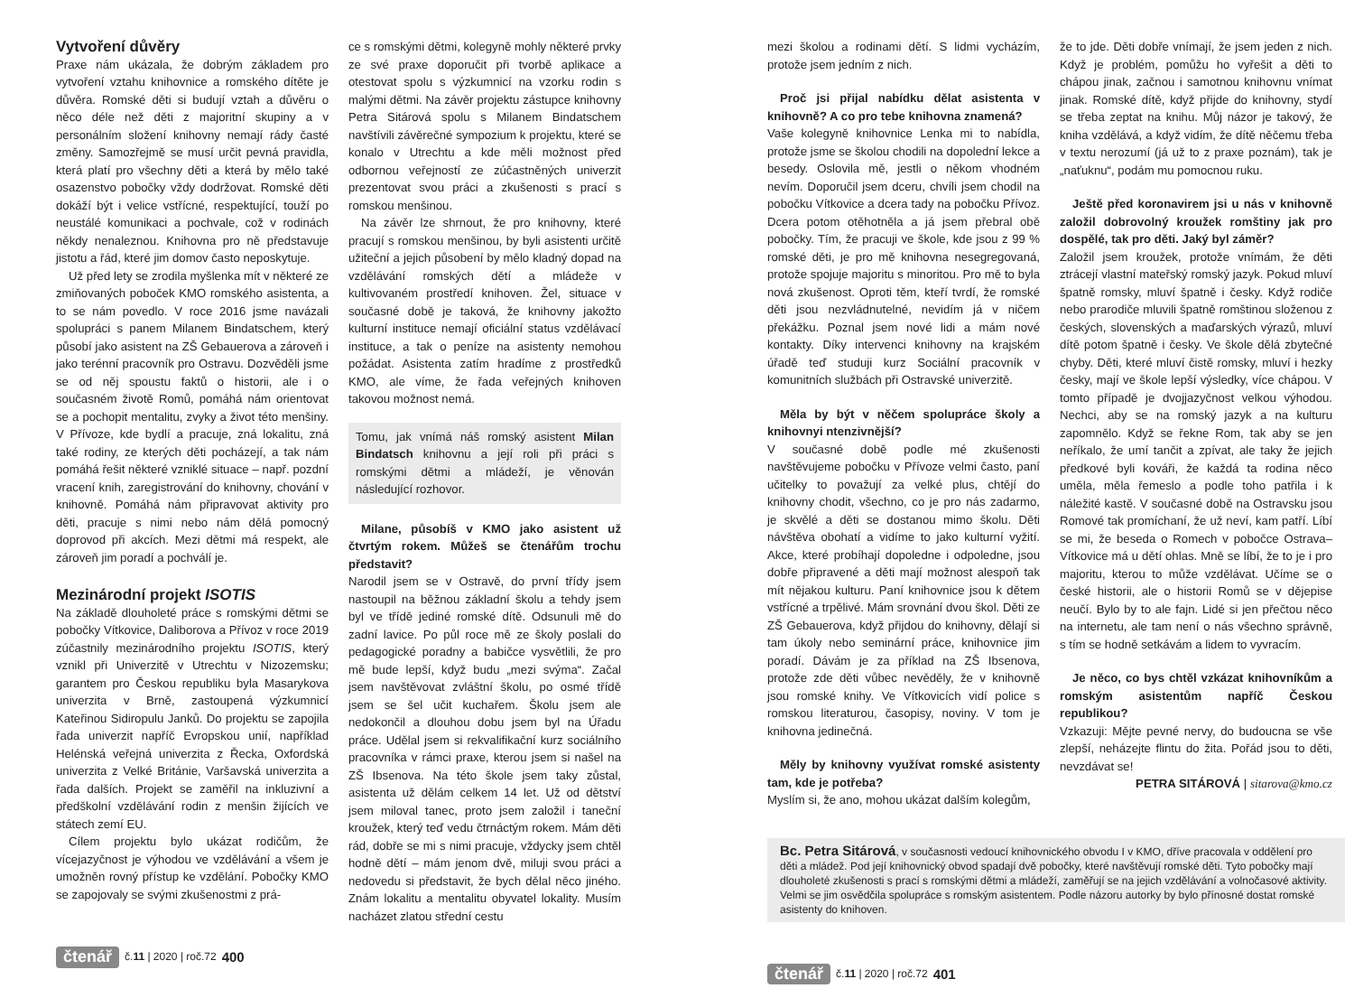Vytvoření důvěry
Praxe nám ukázala, že dobrým základem pro vytvoření vztahu knihovnice a romského dítěte je důvěra. Romské děti si budují vztah a důvěru o něco déle než děti z majoritní skupiny a v personálním složení knihovny nemají rády časté změny. Samozřejmě se musí určit pevná pravidla, která platí pro všechny děti a která by mělo také osazenstvo pobočky vždy dodržovat. Romské děti dokáží být i velice vstřícné, respektující, touží po neustálé komunikaci a pochvale, což v rodinách někdy nenaleznou. Knihovna pro ně představuje jistotu a řád, které jim domov často neposkytuje.
Už před lety se zrodila myšlenka mít v některé ze zmiňovaných poboček KMO romského asistenta, a to se nám povedlo. V roce 2016 jsme navázali spolupráci s panem Milanem Bindatschem, který působí jako asistent na ZŠ Gebauerova a zároveň i jako terénní pracovník pro Ostravu. Dozvěděli jsme se od něj spoustu faktů o historii, ale i o současném životě Romů, pomáhá nám orientovat se a pochopit mentalitu, zvyky a život této menšiny. V Přívoze, kde bydlí a pracuje, zná lokalitu, zná také rodiny, ze kterých děti pocházejí, a tak nám pomáhá řešit některé vzniklé situace – např. pozdní vracení knih, zaregistrování do knihovny, chování v knihovně. Pomáhá nám připravovat aktivity pro děti, pracuje s nimi nebo nám dělá pomocný doprovod při akcích. Mezi dětmi má respekt, ale zároveň jim poradí a pochválí je.
Mezinárodní projekt ISOTIS
Na základě dlouholeté práce s romskými dětmi se pobočky Vítkovice, Daliborova a Přívoz v roce 2019 zúčastnily mezinárodního projektu ISOTIS, který vznikl při Univerzitě v Utrechtu v Nizozemsku; garantem pro Českou republiku byla Masarykova univerzita v Brně, zastoupená výzkumnicí Kateřinou Sidiropulu Janků. Do projektu se zapojila řada univerzit napříč Evropskou unií, například Helénská veřejná univerzita z Řecka, Oxfordská univerzita z Velké Británie, Varšavská univerzita a řada dalších. Projekt se zaměřil na inkluzivní a předškolní vzdělávání rodin z menšin žijících ve státech zemí EU.
Cílem projektu bylo ukázat rodičům, že vícejazyčnost je výhodou ve vzdělávání a všem je umožněn rovný přístup ke vzdělání. Pobočky KMO se zapojovaly se svými zkušenostmi z prá-
ce s romskými dětmi, kolegyně mohly některé prvky ze své praxe doporučit při tvorbě aplikace a otestovat spolu s výzkumnicí na vzorku rodin s malými dětmi. Na závěr projektu zástupce knihovny Petra Sitárová spolu s Milanem Bindatschem navštívili závěrečné sympozium k projektu, které se konalo v Utrechtu a kde měli možnost před odbornou veřejností ze zúčastněných univerzit prezentovat svou práci a zkušenosti s prací s romskou menšinou.
Na závěr lze shrnout, že pro knihovny, které pracují s romskou menšinou, by byli asistenti určitě užiteční a jejich působení by mělo kladný dopad na vzdělávání romských dětí a mládeže v kultivovaném prostředí knihoven. Žel, situace v současné době je taková, že knihovny jakožto kulturní instituce nemají oficiální status vzdělávací instituce, a tak o peníze na asistenty nemohou požádat. Asistenta zatím hradíme z prostředků KMO, ale víme, že řada veřejných knihoven takovou možnost nemá.
Tomu, jak vnímá náš romský asistent Milan Bindatsch knihovnu a její roli při práci s romskými dětmi a mládeží, je věnován následující rozhovor.
Milane, působíš v KMO jako asistent už čtvrtým rokem. Můžeš se čtenářům trochu představit?
Narodil jsem se v Ostravě, do první třídy jsem nastoupil na běžnou základní školu a tehdy jsem byl ve třídě jediné romské dítě. Odsunuli mě do zadní lavice. Po půl roce mě ze školy poslali do pedagogické poradny a babičce vysvětlili, že pro mě bude lepší, když budu „mezi svýma“. Začal jsem navštěvovat zvláštní školu, po osmé třídě jsem se šel učit kuchařem. Školu jsem ale nedokončil a dlouhou dobu jsem byl na Úřadu práce. Udělal jsem si rekvalifikační kurz sociálního pracovníka v rámci praxe, kterou jsem si našel na ZŠ Ibsenova. Na této škole jsem taky zůstal, asistenta už dělám celkem 14 let. Už od dětství jsem miloval tanec, proto jsem založil i taneční kroužek, který teď vedu čtrnáctým rokem. Mám děti rád, dobře se mi s nimi pracuje, vždycky jsem chtěl hodně dětí – mám jenom dvě, miluji svou práci a nedovedu si představit, že bych dělal něco jiného. Znám lokalitu a mentalitu obyvatel lokality. Musím nacházet zlatou střední cestu
čtenář č.11 | 2020 | roč.72 400
mezi školou a rodinami dětí. S lidmi vycházím, protože jsem jedním z nich.
Proč jsi přijal nabídku dělat asistenta v knihovně? A co pro tebe knihovna znamená?
Vaše kolegyně knihovnice Lenka mi to nabídla, protože jsme se školou chodili na dopolední lekce a besedy. Oslovila mě, jestli o někom vhodném nevím. Doporučil jsem dceru, chvíli jsem chodil na pobočku Vítkovice a dcera tady na pobočku Přívoz. Dcera potom otěhotněla a já jsem přebral obě pobočky. Tím, že pracuji ve škole, kde jsou z 99 % romské děti, je pro mě knihovna nesegregovaná, protože spojuje majoritu s minoritou. Pro mě to byla nová zkušenost. Oproti těm, kteří tvrdí, že romské děti jsou nezvládnutelné, nevidím já v ničem překážku. Poznal jsem nové lidi a mám nové kontakty. Díky intervenci knihovny na krajském úřadě teď studuji kurz Sociální pracovník v komunitních službách při Ostravské univerzitě.
Měla by být v něčem spolupráce školy a knihovnyi ntenzivnější?
V současné době podle mé zkušenosti navštěvujeme pobočku v Přívoze velmi často, paní učitelky to považují za velké plus, chtějí do knihovny chodit, všechno, co je pro nás zadarmo, je skvělé a děti se dostanou mimo školu. Děti návštěva obohatí a vidíme to jako kulturní vyžití. Akce, které probíhají dopoledne i odpoledne, jsou dobře připravené a děti mají možnost alespoň tak mít nějakou kulturu. Paní knihovnice jsou k dětem vstřícné a trpělivé. Mám srovnání dvou škol. Děti ze ZŠ Gebauerova, když přijdou do knihovny, dělají si tam úkoly nebo seminární práce, knihovnice jim poradí. Dávám je za příklad na ZŠ Ibsenova, protože zde děti vůbec nevěděly, že v knihovně jsou romské knihy. Ve Vítkovicích vidí police s romskou literaturou, časopisy, noviny. V tom je knihovna jedinečná.
Měly by knihovny využívat romské asistenty tam, kde je potřeba?
Myslím si, že ano, mohou ukázat dalším kolegům,
že to jde. Děti dobře vnímají, že jsem jeden z nich. Když je problém, pomůžu ho vyřešit a děti to chápou jinak, začnou i samotnou knihovnu vnímat jinak. Romské dítě, když přijde do knihovny, stydí se třeba zeptat na knihu. Můj názor je takový, že kniha vzdělává, a když vidím, že dítě něčemu třeba v textu nerozumí (já už to z praxe poznám), tak je „naťuknu“, podám mu pomocnou ruku.
Ještě před koronavirem jsi u nás v knihovně založil dobrovolný kroužek romštiny jak pro dospělé, tak pro děti. Jaký byl záměr?
Založil jsem kroužek, protože vnímám, že děti ztrácejí vlastní mateřský romský jazyk. Pokud mluví špatně romsky, mluví špatně i česky. Když rodiče nebo prarodiče mluvili špatně romštinou složenou z českých, slovenských a maďarských výrazů, mluví dítě potom špatně i česky. Ve škole dělá zbytečné chyby. Děti, které mluví čistě romsky, mluví i hezky česky, mají ve škole lepší výsledky, více chápou. V tomto případě je dvojjazyčnost velkou výhodou. Nechci, aby se na romský jazyk a na kulturu zapomnělo. Když se řekne Rom, tak aby se jen neříkalo, že umí tančit a zpívat, ale taky že jejich předkové byli kováři, že každá ta rodina něco uměla, měla řemeslo a podle toho patřila i k náležité kastě. V současné době na Ostravsku jsou Romové tak promíchaní, že už neví, kam patří. Líbí se mi, že beseda o Romech v pobočce Ostrava–Vítkovice má u dětí ohlas. Mně se líbí, že to je i pro majoritu, kterou to může vzdělávat. Učíme se o české historii, ale o historii Romů se v dějepise neučí. Bylo by to ale fajn. Lidé si jen přečtou něco na internetu, ale tam není o nás všechno správně, s tím se hodně setkávám a lidem to vyvracím.
Je něco, co bys chtěl vzkázat knihovníkům a romským asistentům napříč Českou republikou?
Vzkazuji: Mějte pevné nervy, do budoucna se vše zlepší, neházejte flintu do žita. Pořád jsou to děti, nevzdávat se!
PETRA SITÁROVÁ | sitarova@kmo.cz
Bc. Petra Sitárová, v současnosti vedoucí knihovnického obvodu I v KMO, dříve pracovala v oddělení pro děti a mládež. Pod její knihovnický obvod spadají dvě pobočky, které navštěvují romské děti. Tyto pobočky mají dlouholeté zkušenosti s prací s romskými dětmi a mládeží, zaměřují se na jejich vzdělávání a volnočasové aktivity. Velmi se jim osvědčila spolupráce s romským asistentem. Podle názoru autorky by bylo přínosné dostat romské asistenty do knihoven.
čtenář č.11 | 2020 | roč.72 401